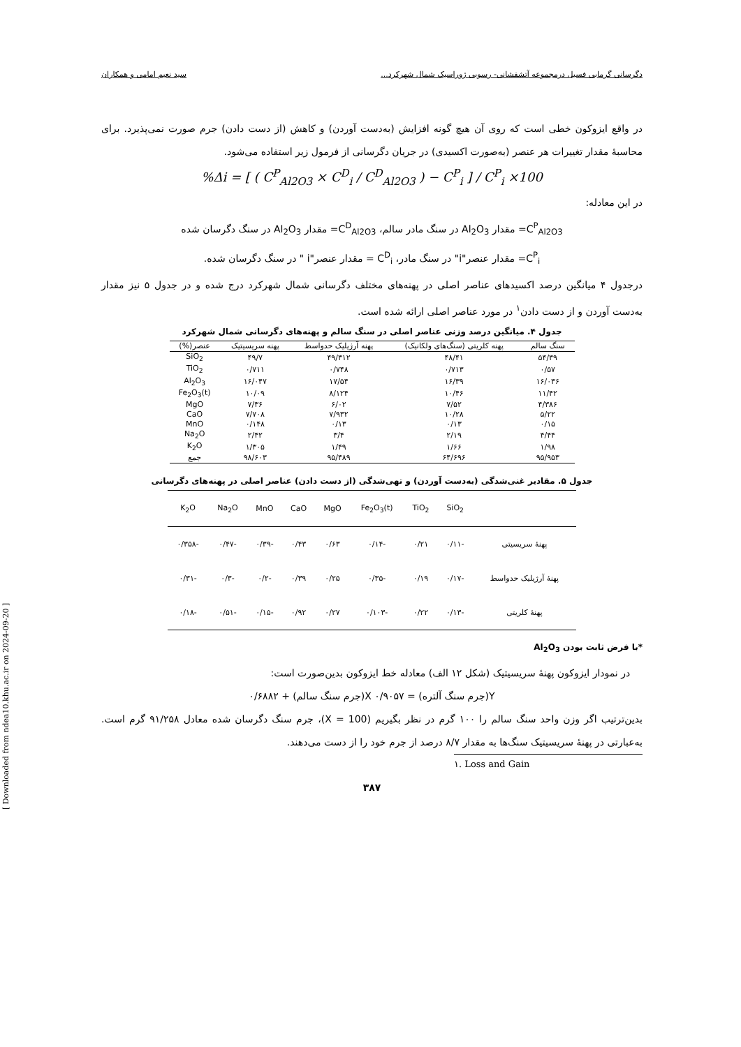[ Downloaded from ndea10.khu.ac.ir on 2024-09-20 ]
دگرسانی گرمابی فسیل درمجموعه آتشفشانی- رسوبی ژوراسیک شمال شهرکرد... سید نعیم امامی و همکاران
در واقع ایزوکون خطی است که روی آن هیچ گونه افزایش (به‌دست آوردن) و کاهش (از دست دادن) جرم صورت نمی‌پذیرد. برای محاسبهٔ مقدار تغییرات هر عنصر (به‌صورت اکسیدی) در جریان دگرسانی از فرمول زیر استفاده می‌شود.
%Δi = [ ( C<sup>P</sup><sub>Al2O3</sub> × C<sup>D</sup><sub>i</sub> / C<sup>D</sup><sub>Al2O3</sub> ) − C<sup>P</sup><sub>i</sub> ] / C<sup>P</sup><sub>i</sub> ×100
در این معادله:
C<sup>P</sup><sub>Al2O3</sub>= مقدار Al<sub>2</sub>O<sub>3</sub> در سنگ مادر سالم، C<sup>D</sup><sub>Al2O3</sub>= مقدار Al<sub>2</sub>O<sub>3</sub> در سنگ دگرسان شده
C<sup>P</sup><sub>i</sub>= مقدار عنصر"i" در سنگ مادر، C<sup>D</sup><sub>i</sub> = مقدار عنصر"i " در سنگ دگرسان شده.
درجدول ۴ میانگین درصد اکسیدهای عناصر اصلی در پهنه‌های مختلف دگرسانی شمال شهرکرد درج شده و در جدول ۵ نیز مقدار به‌دست آوردن و از دست دادن<sup>۱</sup> در مورد عناصر اصلی ارائه شده است.
جدول ۴. میانگین درصد وزنی عناصر اصلی در سنگ سالم و پهنه‌های دگرسانی شمال شهرکرد
| سنگ سالم | پهنه کلریتی (سنگ‌های ولکانیک) | پهنه آرژیلیک حدواسط | پهنه سریسیتیک | عنصر(%) |
| --- | --- | --- | --- | --- |
| ۵۴/۳۹ | ۴۸/۴۱ | ۴۹/۳۱۲ | ۴۹/۷ | SiO<sub>2</sub> |
| ۰/۵۷ | ۰/۷۱۳ | ۰/۷۴۸ | ۰/۷۱۱ | TiO<sub>2</sub> |
| ۱۶/۰۳۶ | ۱۶/۳۹ | ۱۷/۵۴ | ۱۶/۰۴۷ | Al<sub>2</sub>O<sub>3</sub> |
| ۱۱/۴۲ | ۱۰/۴۶ | ۸/۱۲۴ | ۱۰/۰۹ | Fe<sub>2</sub>O<sub>3</sub>(t) |
| ۴/۳۸۶ | ۷/۵۲ | ۶/۰۲ | ۷/۳۶ | MgO |
| ۵/۲۲ | ۱۰/۲۸ | ۷/۹۳۲ | ۷/۷۰۸ | CaO |
| ۰/۱۵ | ۰/۱۳ | ۰/۱۳ | ۰/۱۴۸ | MnO |
| ۴/۴۴ | ۲/۱۹ | ۳/۴ | ۲/۴۲ | Na<sub>2</sub>O |
| ۱/۹۸ | ۱/۶۶ | ۱/۴۹ | ۱/۳۰۵ | K<sub>2</sub>O |
| ۹۵/۹۵۳ | ۶۴/۶۹۶ | ۹۵/۴۸۹ | ۹۸/۶۰۳ | جمع |
جدول ۵. مقادیر غنی‌شدگی (به‌دست آوردن) و تهی‌شدگی (از دست دادن) عناصر اصلی در پهنه‌های دگرسانی
| | SiO<sub>2</sub> | TiO<sub>2</sub> | Fe<sub>2</sub>O<sub>3</sub>(t) | MgO | CaO | MnO | Na<sub>2</sub>O | K<sub>2</sub>O |
| --- | --- | --- | --- | --- | --- | --- | --- | --- |
| پهنهٔ سریسیتی | -۰/۱۱ | ۰/۲۱ | -۰/۱۴ | ۰/۶۳ | ۰/۴۳ | -۰/۳۹ | -۰/۴۷ | -۰/۳۵۸ |
| پهنهٔ آرژیلیک حدواسط | -۰/۱۷ | ۰/۱۹ | -۰/۳۵ | ۰/۲۵ | ۰/۳۹ | -۰/۲ | -۰/۳ | -۰/۳۱ |
| پهنهٔ کلریتی | -۰/۱۳ | ۰/۲۲ | -۰/۱۰۳ | ۰/۲۷ | ۰/۹۲ | -۰/۱۵ | -۰/۵۱ | -۰/۱۸ |
*با فرض ثابت بودن Al<sub>2</sub>O<sub>3</sub>
در نمودار ایزوکون پهنهٔ سریسیتیک (شکل ۱۲ الف) معادله خط ایزوکون بدین‌صورت است:
Y(جرم سنگ آلتره) = ۰/۹۰۵۷ X(جرم سنگ سالم) + ۰/۶۸۸۲
بدین‌ترتیب اگر وزن واحد سنگ سالم را ۱۰۰ گرم در نظر بگیریم (X = 100)، جرم سنگ دگرسان شده معادل ۹۱/۲۵۸ گرم است. به‌عبارتی در پهنهٔ سریسیتیک سنگ‌ها به مقدار ۸/۷ درصد از جرم خود را از دست می‌دهند.
۱. Loss and Gain
۳۸۷